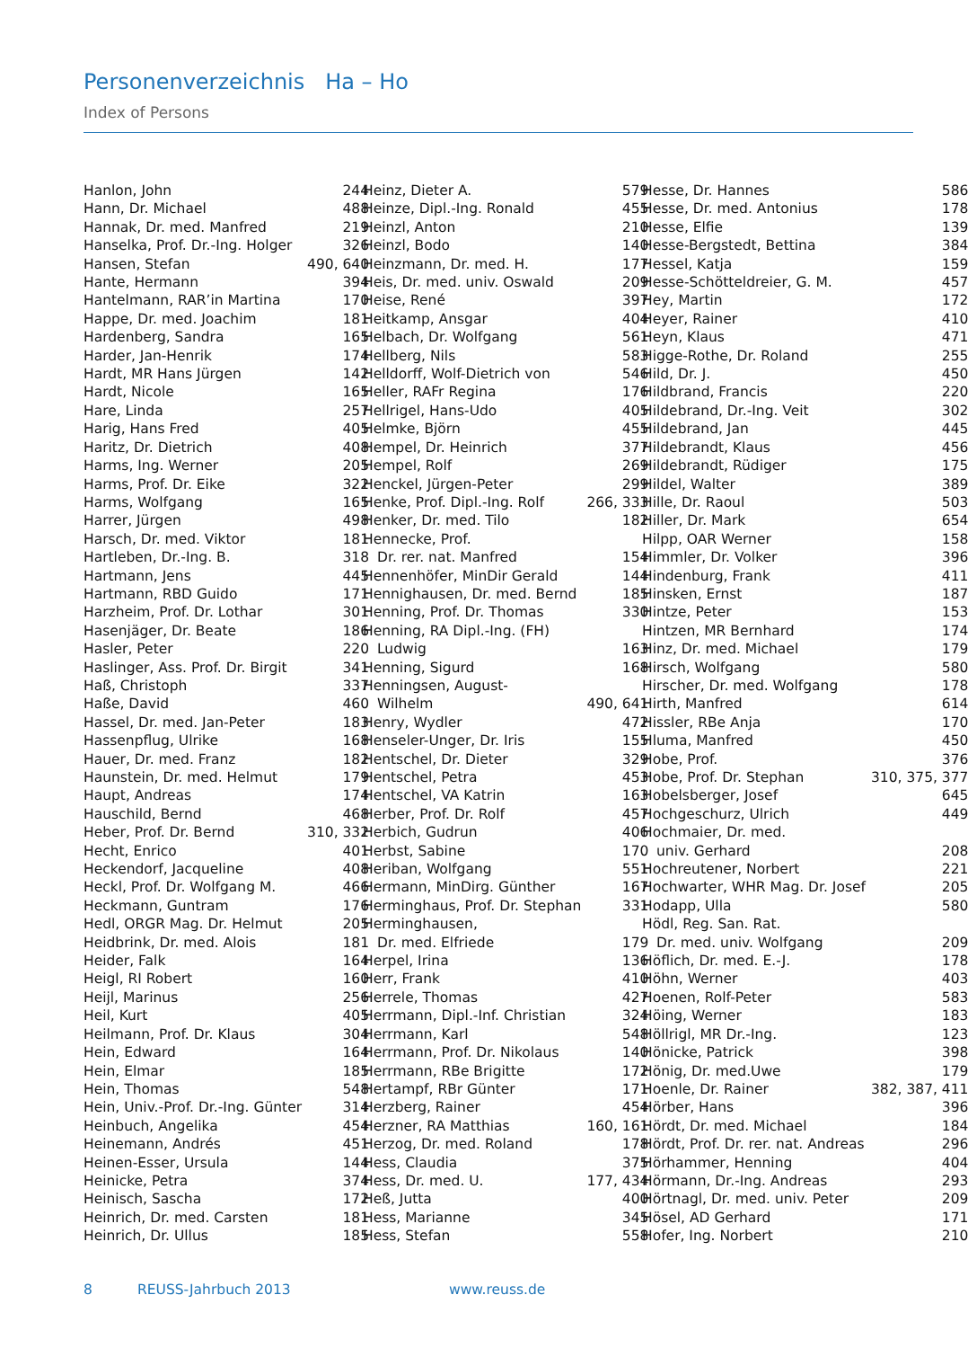Personenverzeichnis Ha – Ho
Index of Persons
| Hanlon, John | 244 |
| Hann, Dr. Michael | 488 |
| Hannak, Dr. med. Manfred | 219 |
| Hanselka, Prof. Dr.-Ing. Holger | 326 |
| Hansen, Stefan | 490, 640 |
| Hante, Hermann | 394 |
| Hantelmann, RAR’in Martina | 170 |
| Happe, Dr. med. Joachim | 181 |
| Hardenberg, Sandra | 165 |
| Harder, Jan-Henrik | 174 |
| Hardt, MR Hans Jürgen | 142 |
| Hardt, Nicole | 165 |
| Hare, Linda | 257 |
| Harig, Hans Fred | 405 |
| Haritz, Dr. Dietrich | 408 |
| Harms, Ing. Werner | 205 |
| Harms, Prof. Dr. Eike | 322 |
| Harms, Wolfgang | 165 |
| Harrer, Jürgen | 498 |
| Harsch, Dr. med. Viktor | 181 |
| Hartleben, Dr.-Ing. B. | 318 |
| Hartmann, Jens | 445 |
| Hartmann, RBD Guido | 171 |
| Harzheim, Prof. Dr. Lothar | 301 |
| Hasenjäger, Dr. Beate | 186 |
| Hasler, Peter | 220 |
| Haslinger, Ass. Prof. Dr. Birgit | 341 |
| Haß, Christoph | 337 |
| Haße, David | 460 |
| Hassel, Dr. med. Jan-Peter | 183 |
| Hassenpflug, Ulrike | 168 |
| Hauer, Dr. med. Franz | 182 |
| Haunstein, Dr. med. Helmut | 179 |
| Haupt, Andreas | 174 |
| Hauschild, Bernd | 468 |
| Heber, Prof. Dr. Bernd | 310, 332 |
| Hecht, Enrico | 401 |
| Heckendorf, Jacqueline | 408 |
| Heckl, Prof. Dr. Wolfgang M. | 466 |
| Heckmann, Guntram | 176 |
| Hedl, ORGR Mag. Dr. Helmut | 205 |
| Heidbrink, Dr. med. Alois | 181 |
| Heider, Falk | 164 |
| Heigl, RI Robert | 160 |
| Heijl, Marinus | 256 |
| Heil, Kurt | 405 |
| Heilmann, Prof. Dr. Klaus | 304 |
| Hein, Edward | 164 |
| Hein, Elmar | 185 |
| Hein, Thomas | 548 |
| Hein, Univ.-Prof. Dr.-Ing. Günter | 314 |
| Heinbuch, Angelika | 454 |
| Heinemann, Andrés | 451 |
| Heinen-Esser, Ursula | 144 |
| Heinicke, Petra | 374 |
| Heinisch, Sascha | 172 |
| Heinrich, Dr. med. Carsten | 181 |
| Heinrich, Dr. Ullus | 185 |
| Heinz, Dieter A. | 579 |
| Heinze, Dipl.-Ing. Ronald | 455 |
| Heinzl, Anton | 210 |
| Heinzl, Bodo | 140 |
| Heinzmann, Dr. med. H. | 177 |
| Heis, Dr. med. univ. Oswald | 209 |
| Heise, René | 397 |
| Heitkamp, Ansgar | 404 |
| Helbach, Dr. Wolfgang | 561 |
| Hellberg, Nils | 583 |
| Helldorff, Wolf-Dietrich von | 546 |
| Heller, RAFr Regina | 176 |
| Hellrigel, Hans-Udo | 405 |
| Helmke, Björn | 455 |
| Hempel, Dr. Heinrich | 377 |
| Hempel, Rolf | 269 |
| Henckel, Jürgen-Peter | 299 |
| Henke, Prof. Dipl.-Ing. Rolf | 266, 333 |
| Henker, Dr. med. Tilo | 182 |
| Hennecke, Prof. | |
| Dr. rer. nat. Manfred | 154 |
| Hennenhöfer, MinDir Gerald | 144 |
| Hennighausen, Dr. med. Bernd | 185 |
| Henning, Prof. Dr. Thomas | 330 |
| Henning, RA Dipl.-Ing. (FH) | |
| Ludwig | 163 |
| Henning, Sigurd | 168 |
| Henningsen, August- | |
| Wilhelm | 490, 641 |
| Henry, Wydler | 472 |
| Henseler-Unger, Dr. Iris | 155 |
| Hentschel, Dr. Dieter | 329 |
| Hentschel, Petra | 453 |
| Hentschel, VA Katrin | 163 |
| Herber, Prof. Dr. Rolf | 457 |
| Herbich, Gudrun | 406 |
| Herbst, Sabine | 170 |
| Heriban, Wolfgang | 551 |
| Hermann, MinDirg. Günther | 167 |
| Herminghaus, Prof. Dr. Stephan | 331 |
| Herminghausen, | |
| Dr. med. Elfriede | 179 |
| Herpel, Irina | 136 |
| Herr, Frank | 410 |
| Herrele, Thomas | 427 |
| Herrmann, Dipl.-Inf. Christian | 324 |
| Herrmann, Karl | 548 |
| Herrmann, Prof. Dr. Nikolaus | 140 |
| Herrmann, RBe Brigitte | 172 |
| Hertampf, RBr Günter | 171 |
| Herzberg, Rainer | 454 |
| Herzner, RA Matthias | 160, 161 |
| Herzog, Dr. med. Roland | 178 |
| Hess, Claudia | 375 |
| Hess, Dr. med. U. | 177, 434 |
| Heß, Jutta | 400 |
| Hess, Marianne | 345 |
| Hess, Stefan | 558 |
| Hesse, Dr. Hannes | 586 |
| Hesse, Dr. med. Antonius | 178 |
| Hesse, Elfie | 139 |
| Hesse-Bergstedt, Bettina | 384 |
| Hessel, Katja | 159 |
| Hesse-Schötteldreier, G. M. | 457 |
| Hey, Martin | 172 |
| Heyer, Rainer | 410 |
| Heyn, Klaus | 471 |
| Higge-Rothe, Dr. Roland | 255 |
| Hild, Dr. J. | 450 |
| Hildbrand, Francis | 220 |
| Hildebrand, Dr.-Ing. Veit | 302 |
| Hildebrand, Jan | 445 |
| Hildebrandt, Klaus | 456 |
| Hildebrandt, Rüdiger | 175 |
| Hildel, Walter | 389 |
| Hille, Dr. Raoul | 503 |
| Hiller, Dr. Mark | 654 |
| Hilpp, OAR Werner | 158 |
| Himmler, Dr. Volker | 396 |
| Hindenburg, Frank | 411 |
| Hinsken, Ernst | 187 |
| Hintze, Peter | 153 |
| Hintzen, MR Bernhard | 174 |
| Hinz, Dr. med. Michael | 179 |
| Hirsch, Wolfgang | 580 |
| Hirscher, Dr. med. Wolfgang | 178 |
| Hirth, Manfred | 614 |
| Hissler, RBe Anja | 170 |
| Hluma, Manfred | 450 |
| Hobe, Prof. | 376 |
| Hobe, Prof. Dr. Stephan | 310, 375, 377 |
| Hobelsberger, Josef | 645 |
| Hochgeschurz, Ulrich | 449 |
| Hochmaier, Dr. med. | |
| univ. Gerhard | 208 |
| Hochreutener, Norbert | 221 |
| Hochwarter, WHR Mag. Dr. Josef | 205 |
| Hodapp, Ulla | 580 |
| Hödl, Reg. San. Rat. | |
| Dr. med. univ. Wolfgang | 209 |
| Höflich, Dr. med. E.-J. | 178 |
| Höhn, Werner | 403 |
| Hoenen, Rolf-Peter | 583 |
| Höing, Werner | 183 |
| Höllrigl, MR Dr.-Ing. | 123 |
| Hönicke, Patrick | 398 |
| Hönig, Dr. med.Uwe | 179 |
| Hoenle, Dr. Rainer | 382, 387, 411 |
| Hörber, Hans | 396 |
| Hördt, Dr. med. Michael | 184 |
| Hördt, Prof. Dr. rer. nat. Andreas | 296 |
| Hörhammer, Henning | 404 |
| Hörmann, Dr.-Ing. Andreas | 293 |
| Hörtnagl, Dr. med. univ. Peter | 209 |
| Hösel, AD Gerhard | 171 |
| Hofer, Ing. Norbert | 210 |
8 REUSS-Jahrbuch 2013 www.reuss.de